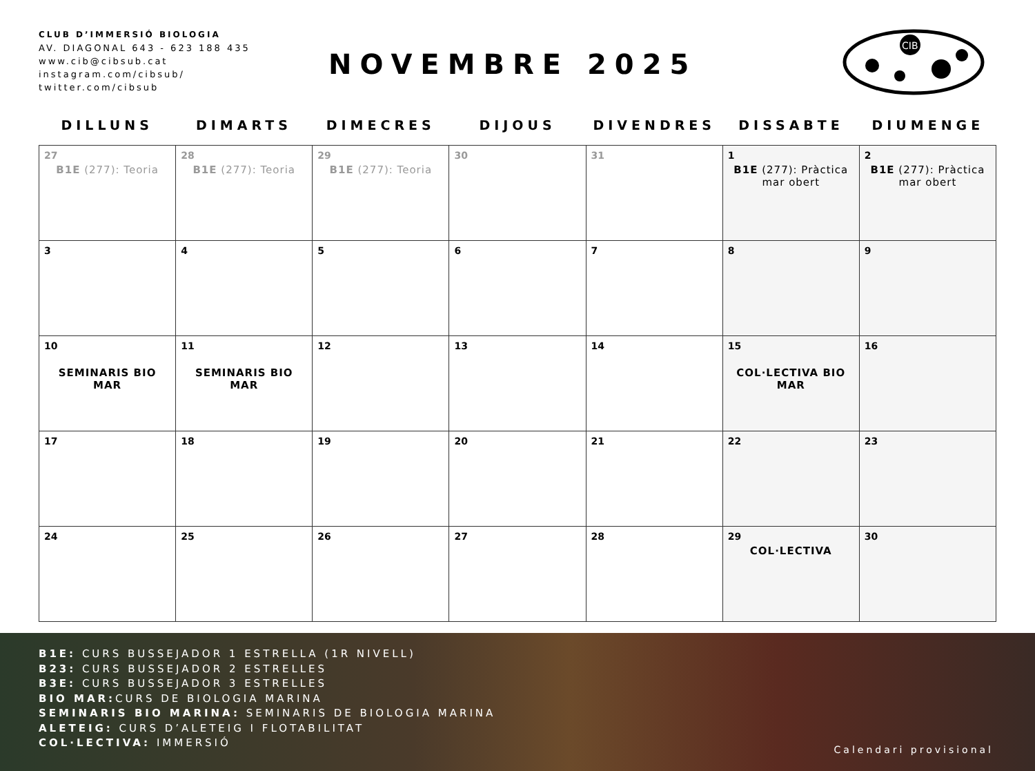CLUB D’IMMERSIÓ BIOLOGIA
AV. DIAGONAL 643 - 623 188 435
www.cib@cibsub.cat
instagram.com/cibsub/
twitter.com/cibsub
NOVEMBRE 2025
CIB
DILLUNS DIMARTS DIMECRES DIJOUS DIVENDRES DISSABTE DIUMENGE
| 27 B1E (277): Teoria | 28 B1E (277): Teoria | 29 B1E (277): Teoria | 30 | 31 | 1 B1E (277): Pràctica mar obert | 2 B1E (277): Pràctica mar obert |
| 3 | 4 | 5 | 6 | 7 | 8 | 9 |
| 10 SEMINARIS BIO MAR | 11 SEMINARIS BIO MAR | 12 | 13 | 14 | 15 COL·LECTIVA BIO MAR | 16 |
| 17 | 18 | 19 | 20 | 21 | 22 | 23 |
| 24 | 25 | 26 | 27 | 28 | 29 COL·LECTIVA | 30 |
B1E: CURS BUSSEJADOR 1 ESTRELLA (1R NIVELL)
B23: CURS BUSSEJADOR 2 ESTRELLES
B3E: CURS BUSSEJADOR 3 ESTRELLES
BIO MAR: CURS DE BIOLOGIA MARINA
SEMINARIS BIO MARINA: SEMINARIS DE BIOLOGIA MARINA
ALETEIG: CURS D’ALETEIG I FLOTABILITAT
COL·LECTIVA: IMMERSIÓ
Calendari provisional